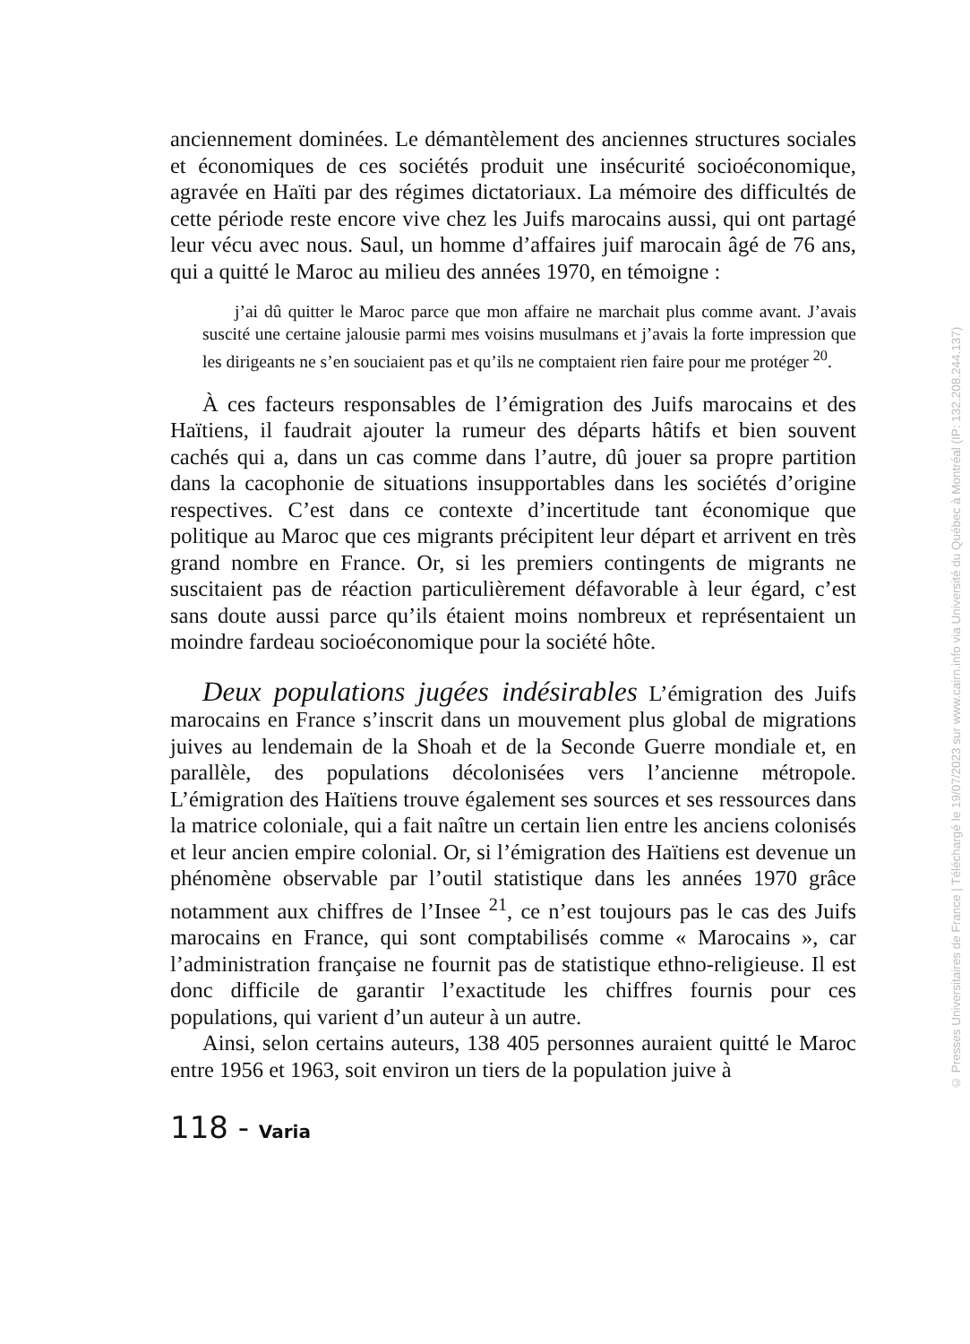anciennement dominées. Le démantèlement des anciennes structures sociales et économiques de ces sociétés produit une insécurité socioéconomique, agravée en Haïti par des régimes dictatoriaux. La mémoire des difficultés de cette période reste encore vive chez les Juifs marocains aussi, qui ont partagé leur vécu avec nous. Saul, un homme d’affaires juif marocain âgé de 76 ans, qui a quitté le Maroc au milieu des années 1970, en témoigne :
j’ai dû quitter le Maroc parce que mon affaire ne marchait plus comme avant. J’avais suscité une certaine jalousie parmi mes voisins musulmans et j’avais la forte impression que les dirigeants ne s’en souciaient pas et qu’ils ne comptaient rien faire pour me protéger <sup>20</sup>.
À ces facteurs responsables de l’émigration des Juifs marocains et des Haïtiens, il faudrait ajouter la rumeur des départs hâtifs et bien souvent cachés qui a, dans un cas comme dans l’autre, dû jouer sa propre partition dans la cacophonie de situations insupportables dans les sociétés d’origine respectives. C’est dans ce contexte d’incertitude tant économique que politique au Maroc que ces migrants précipitent leur départ et arrivent en très grand nombre en France. Or, si les premiers contingents de migrants ne suscitaient pas de réaction particulièrement défavorable à leur égard, c’est sans doute aussi parce qu’ils étaient moins nombreux et représentaient un moindre fardeau socioéconomique pour la société hôte.
Deux populations jugées indésirables L’émigration des Juifs marocains en France s’inscrit dans un mouvement plus global de migrations juives au lendemain de la Shoah et de la Seconde Guerre mondiale et, en parallèle, des populations décolonisées vers l’ancienne métropole. L’émigration des Haïtiens trouve également ses sources et ses ressources dans la matrice coloniale, qui a fait naître un certain lien entre les anciens colonisés et leur ancien empire colonial. Or, si l’émigration des Haïtiens est devenue un phénomène observable par l’outil statistique dans les années 1970 grâce notamment aux chiffres de l’Insee <sup>21</sup>, ce n’est toujours pas le cas des Juifs marocains en France, qui sont comptabilisés comme « Marocains », car l’administration française ne fournit pas de statistique ethno-religieuse. Il est donc difficile de garantir l’exactitude les chiffres fournis pour ces populations, qui varient d’un auteur à un autre.
Ainsi, selon certains auteurs, 138 405 personnes auraient quitté le Maroc entre 1956 et 1963, soit environ un tiers de la population juive à
118 - Varia
© Presses Universitaires de France | Téléchargé le 19/07/2023 sur www.cairn.info via Université du Québec à Montréal (IP: 132.208.244.137)